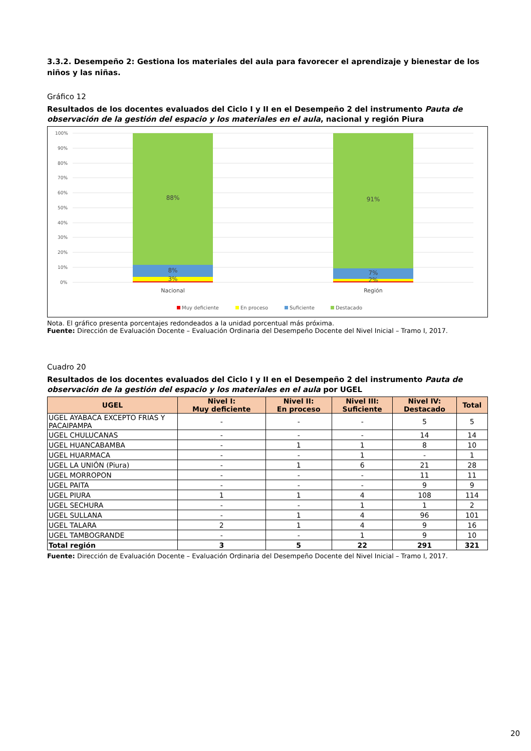3.3.2. Desempeño 2: Gestiona los materiales del aula para favorecer el aprendizaje y bienestar de los niños y las niñas.
Gráfico 12
Resultados de los docentes evaluados del Ciclo I y II en el Desempeño 2 del instrumento Pauta de observación de la gestión del espacio y los materiales en el aula, nacional y región Piura
100%
90%
80%
70%
60%
50%
40%
30%
20%
10%
0%
88%
8%
3%
91%
7%
2%
Nacional
Región
Muy deficiente
En proceso
Suficiente
Destacado
Nota. El gráfico presenta porcentajes redondeados a la unidad porcentual más próxima.
Fuente: Dirección de Evaluación Docente – Evaluación Ordinaria del Desempeño Docente del Nivel Inicial – Tramo I, 2017.
Cuadro 20
Resultados de los docentes evaluados del Ciclo I y II en el Desempeño 2 del instrumento Pauta de observación de la gestión del espacio y los materiales en el aula por UGEL
| UGEL | Nivel I: Muy deficiente | Nivel II: En proceso | Nivel III: Suficiente | Nivel IV: Destacado | Total |
| --- | --- | --- | --- | --- | --- |
| UGEL AYABACA EXCEPTO FRIAS Y PACAIPAMPA | - | - | - | 5 | 5 |
| UGEL CHULUCANAS | - | - | - | 14 | 14 |
| UGEL HUANCABAMBA | - | 1 | 1 | 8 | 10 |
| UGEL HUARMACA | - | - | 1 | - | 1 |
| UGEL LA UNIÓN (Piura) | - | 1 | 6 | 21 | 28 |
| UGEL MORROPON | - | - | - | 11 | 11 |
| UGEL PAITA | - | - | - | 9 | 9 |
| UGEL PIURA | 1 | 1 | 4 | 108 | 114 |
| UGEL SECHURA | - | - | 1 | 1 | 2 |
| UGEL SULLANA | - | 1 | 4 | 96 | 101 |
| UGEL TALARA | 2 | 1 | 4 | 9 | 16 |
| UGEL TAMBOGRANDE | - | - | 1 | 9 | 10 |
| Total región | 3 | 5 | 22 | 291 | 321 |
Fuente: Dirección de Evaluación Docente – Evaluación Ordinaria del Desempeño Docente del Nivel Inicial – Tramo I, 2017.
20